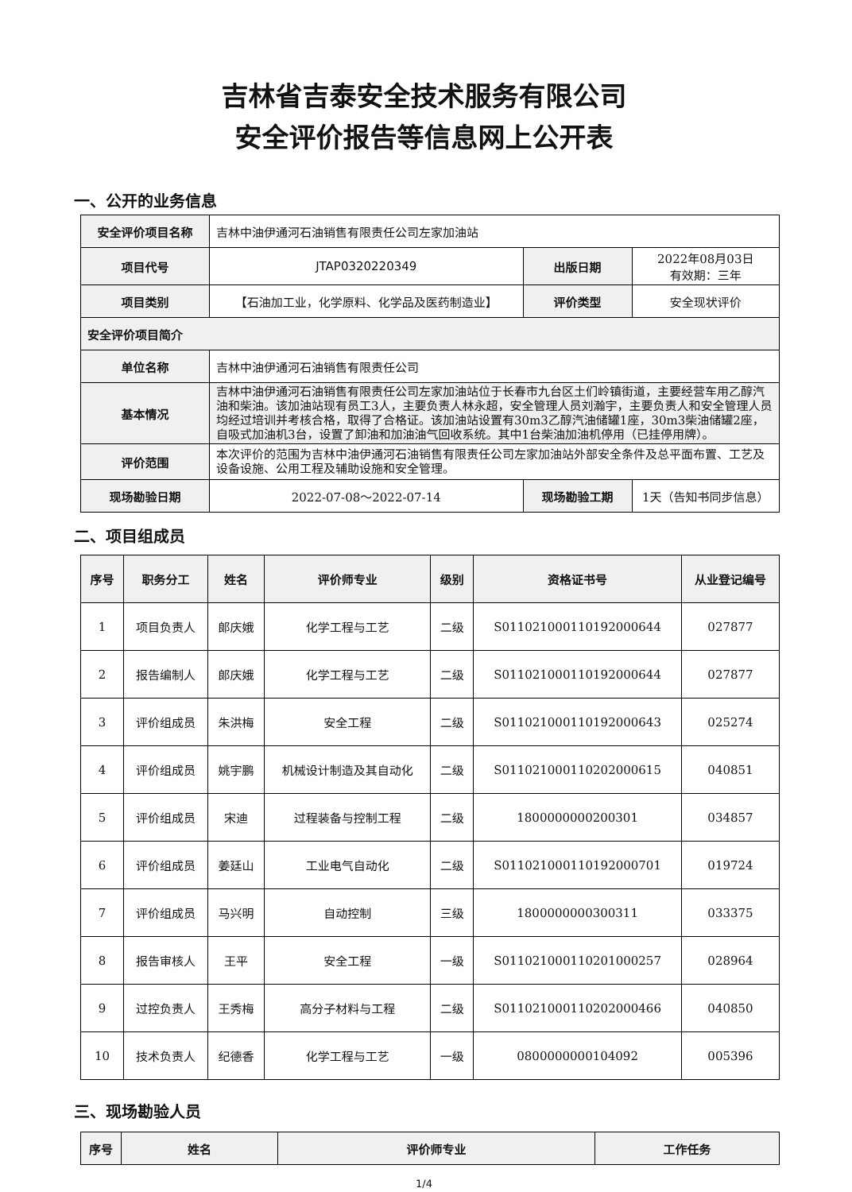吉林省吉泰安全技术服务有限公司
安全评价报告等信息网上公开表
一、公开的业务信息
| 安全评价项目名称 | 吉林中油伊通河石油销售有限责任公司左家加油站 | | |
| 项目代号 | JTAP0320220349 | 出版日期 | 2022年08月03日 有效期：三年 |
| 项目类别 | 【石油加工业，化学原料、化学品及医药制造业】 | 评价类型 | 安全现状评价 |
| 安全评价项目简介 | | | |
| 单位名称 | 吉林中油伊通河石油销售有限责任公司 | | |
| 基本情况 | 吉林中油伊通河石油销售有限责任公司左家加油站位于长春市九台区土们岭镇街道，主要经营车用乙醇汽油和柴油。该加油站现有员工3人，主要负责人林永超，安全管理人员刘瀚宇，主要负责人和安全管理人员均经过培训并考核合格，取得了合格证。该加油站设置有30m3乙醇汽油储罐1座，30m3柴油储罐2座，自吸式加油机3台，设置了卸油和加油油气回收系统。其中1台柴油加油机停用（已挂停用牌）。 | | |
| 评价范围 | 本次评价的范围为吉林中油伊通河石油销售有限责任公司左家加油站外部安全条件及总平面布置、工艺及设备设施、公用工程及辅助设施和安全管理。 | | |
| 现场勘验日期 | 2022-07-08～2022-07-14 | 现场勘验工期 | 1天（告知书同步信息） |
二、项目组成员
| 序号 | 职务分工 | 姓名 | 评价师专业 | 级别 | 资格证书号 | 从业登记编号 |
| --- | --- | --- | --- | --- | --- | --- |
| 1 | 项目负责人 | 郎庆娥 | 化学工程与工艺 | 二级 | S011021000110192000644 | 027877 |
| 2 | 报告编制人 | 郎庆娥 | 化学工程与工艺 | 二级 | S011021000110192000644 | 027877 |
| 3 | 评价组成员 | 朱洪梅 | 安全工程 | 二级 | S011021000110192000643 | 025274 |
| 4 | 评价组成员 | 姚宇鹏 | 机械设计制造及其自动化 | 二级 | S011021000110202000615 | 040851 |
| 5 | 评价组成员 | 宋迪 | 过程装备与控制工程 | 二级 | 1800000000200301 | 034857 |
| 6 | 评价组成员 | 姜廷山 | 工业电气自动化 | 二级 | S011021000110192000701 | 019724 |
| 7 | 评价组成员 | 马兴明 | 自动控制 | 三级 | 1800000000300311 | 033375 |
| 8 | 报告审核人 | 王平 | 安全工程 | 一级 | S011021000110201000257 | 028964 |
| 9 | 过控负责人 | 王秀梅 | 高分子材料与工程 | 二级 | S011021000110202000466 | 040850 |
| 10 | 技术负责人 | 纪德香 | 化学工程与工艺 | 一级 | 0800000000104092 | 005396 |
三、现场勘验人员
| 序号 | 姓名 | 评价师专业 | 工作任务 |
| --- | --- | --- | --- |
1/4